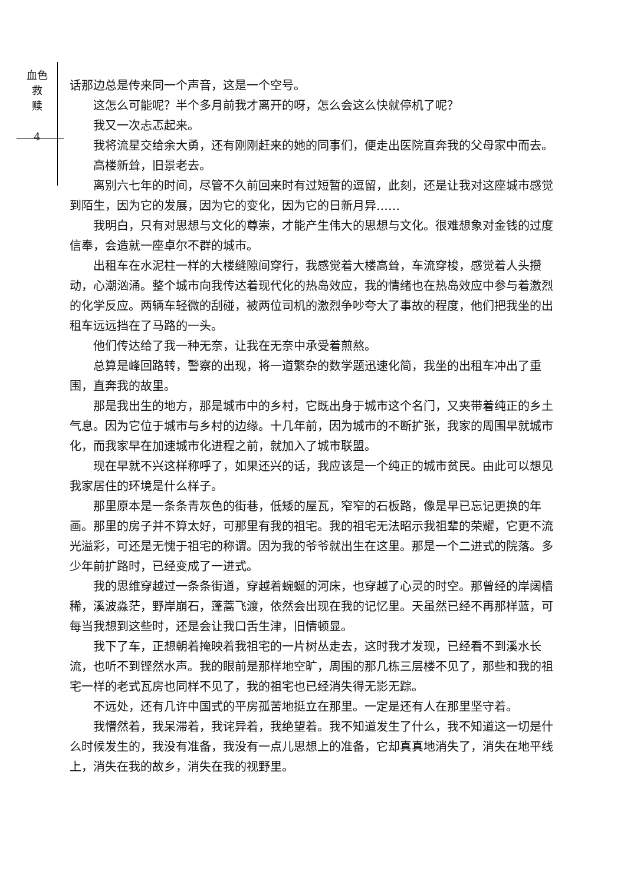血色
救
赎
4
话那边总是传来同一个声音，这是一个空号。
这怎么可能呢？半个多月前我才离开的呀，怎么会这么快就停机了呢？
我又一次忐忑起来。
我将流星交给余大勇，还有刚刚赶来的她的同事们，便走出医院直奔我的父母家中而去。
高楼新耸，旧景老去。
离别六七年的时间，尽管不久前回来时有过短暂的逗留，此刻，还是让我对这座城市感觉到陌生，因为它的发展，因为它的变化，因为它的日新月异……
我明白，只有对思想与文化的尊崇，才能产生伟大的思想与文化。很难想象对金钱的过度信奉，会造就一座卓尔不群的城市。
出租车在水泥柱一样的大楼缝隙间穿行，我感觉着大楼高耸，车流穿梭，感觉着人头攒动，心潮汹涌。整个城市向我传达着现代化的热岛效应，我的情绪也在热岛效应中参与着激烈的化学反应。两辆车轻微的刮碰，被两位司机的激烈争吵夸大了事故的程度，他们把我坐的出租车远远挡在了马路的一头。
他们传达给了我一种无奈，让我在无奈中承受着煎熬。
总算是峰回路转，警察的出现，将一道繁杂的数学题迅速化简，我坐的出租车冲出了重围，直奔我的故里。
那是我出生的地方，那是城市中的乡村，它既出身于城市这个名门，又夹带着纯正的乡土气息。因为它位于城市与乡村的边缘。十几年前，因为城市的不断扩张，我家的周围早就城市化，而我家早在加速城市化进程之前，就加入了城市联盟。
现在早就不兴这样称呼了，如果还兴的话，我应该是一个纯正的城市贫民。由此可以想见我家居住的环境是什么样子。
那里原本是一条条青灰色的街巷，低矮的屋瓦，窄窄的石板路，像是早已忘记更换的年画。那里的房子并不算太好，可那里有我的祖宅。我的祖宅无法昭示我祖辈的荣耀，它更不流光溢彩，可还是无愧于祖宅的称谓。因为我的爷爷就出生在这里。那是一个二进式的院落。多少年前扩路时，已经变成了一进式。
我的思维穿越过一条条街道，穿越着蜿蜒的河床，也穿越了心灵的时空。那曾经的岸阔樯稀，溪波淼茫，野岸崩石，蓬蒿飞渡，依然会出现在我的记忆里。天虽然已经不再那样蓝，可每当我想到这些时，还是会让我口舌生津，旧情顿显。
我下了车，正想朝着掩映着我祖宅的一片树丛走去，这时我才发现，已经看不到溪水长流，也听不到铿然水声。我的眼前是那样地空旷，周围的那几栋三层楼不见了，那些和我的祖宅一样的老式瓦房也同样不见了，我的祖宅也已经消失得无影无踪。
不远处，还有几许中国式的平房孤苦地挺立在那里。一定是还有人在那里坚守着。
我懵然着，我呆滞着，我诧异着，我绝望着。我不知道发生了什么，我不知道这一切是什么时候发生的，我没有准备，我没有一点儿思想上的准备，它却真真地消失了，消失在地平线上，消失在我的故乡，消失在我的视野里。